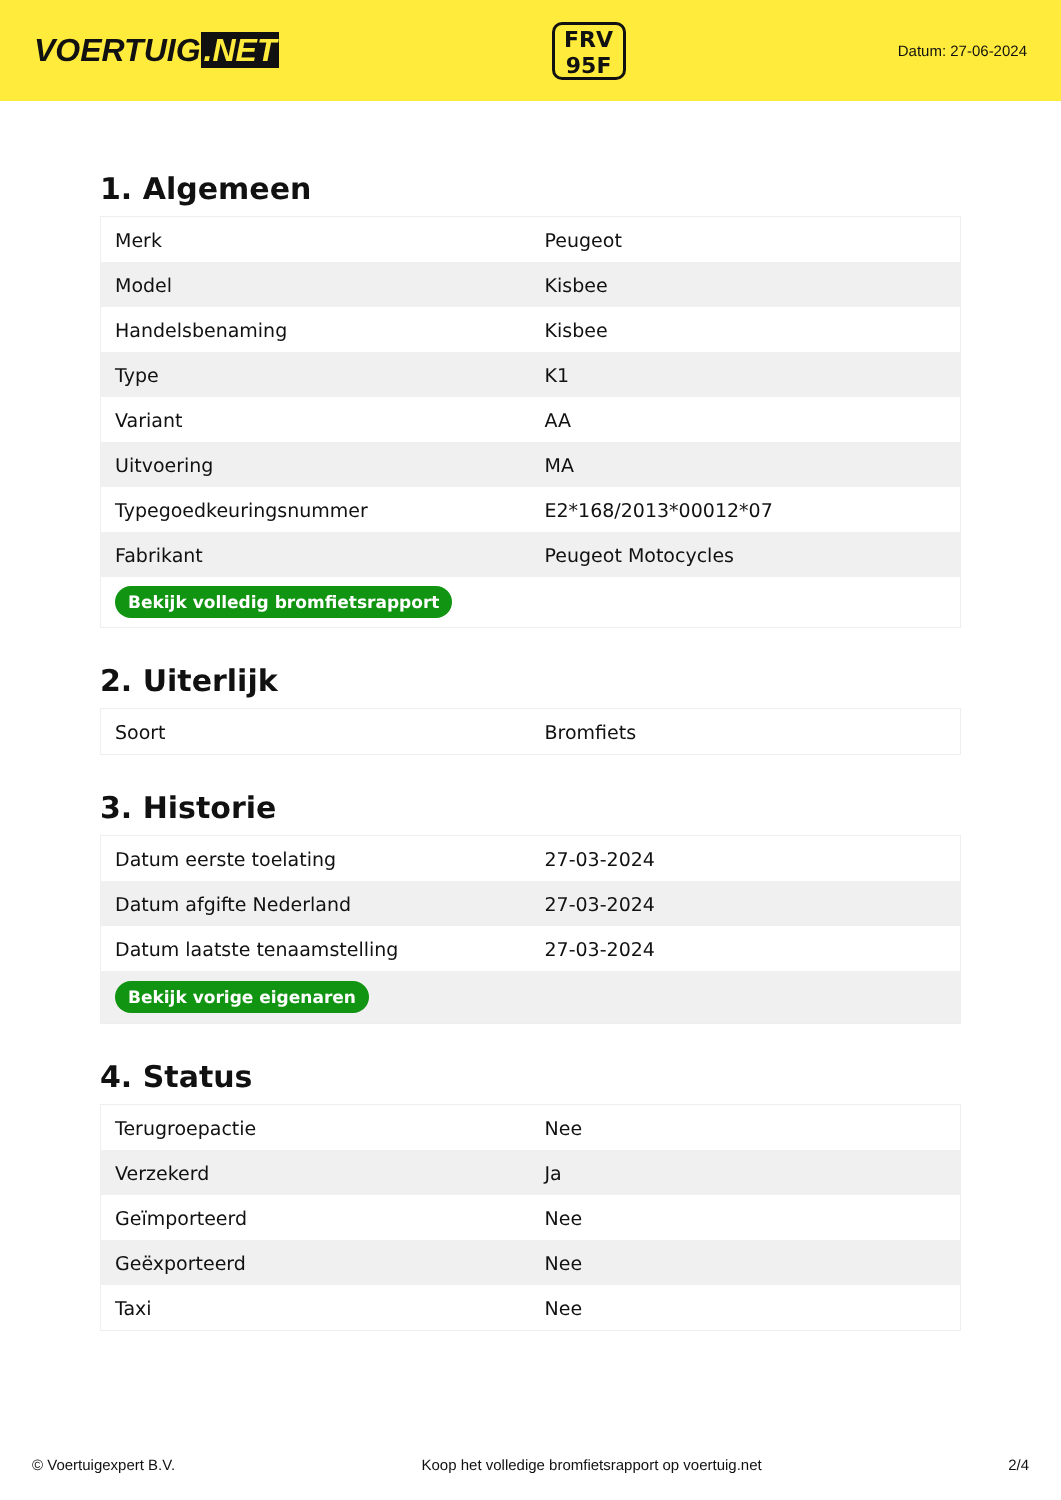VOERTUIG.NET
FRV
95F
Datum: 27-06-2024
1. Algemeen
| Merk | Peugeot |
| Model | Kisbee |
| Handelsbenaming | Kisbee |
| Type | K1 |
| Variant | AA |
| Uitvoering | MA |
| Typegoedkeuringsnummer | E2*168/2013*00012*07 |
| Fabrikant | Peugeot Motocycles |
| Bekijk volledig bromfietsrapport | |
2. Uiterlijk
| Soort | Bromfiets |
3. Historie
| Datum eerste toelating | 27-03-2024 |
| Datum afgifte Nederland | 27-03-2024 |
| Datum laatste tenaamstelling | 27-03-2024 |
| Bekijk vorige eigenaren | |
4. Status
| Terugroepactie | Nee |
| Verzekerd | Ja |
| Geïmporteerd | Nee |
| Geëxporteerd | Nee |
| Taxi | Nee |
© Voertuigexpert B.V. Koop het volledige bromfietsrapport op voertuig.net 2/4